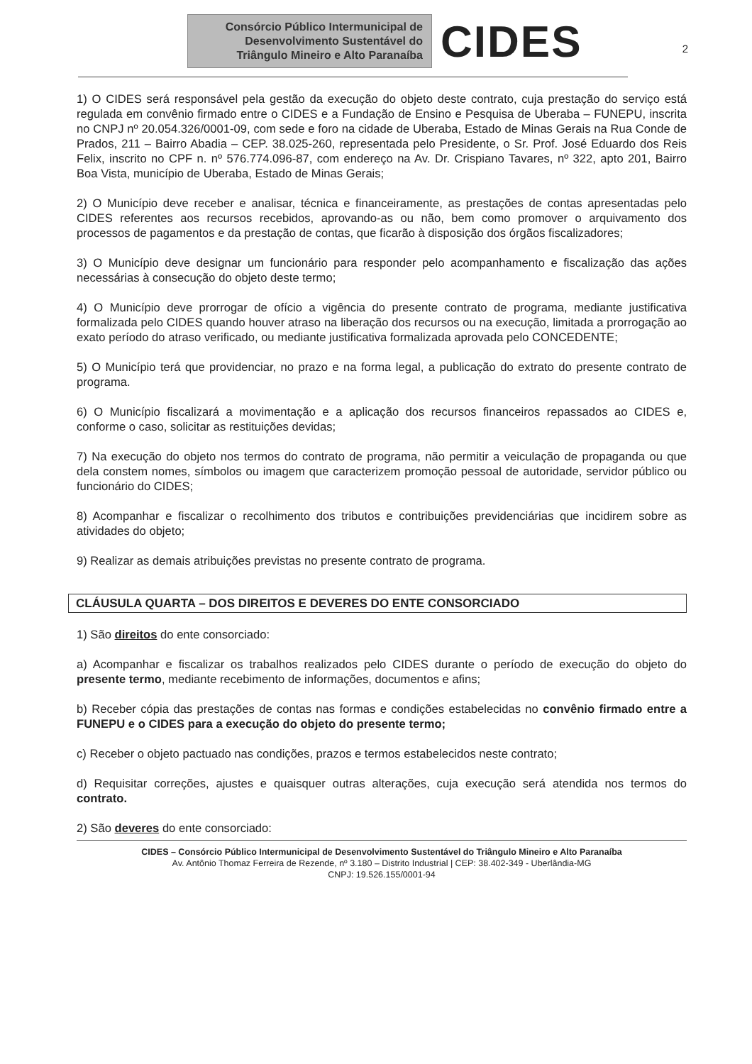Consórcio Público Intermunicipal de
Desenvolvimento Sustentável do
Triângulo Mineiro e Alto Paranaíba
CIDES
2
1) O CIDES será responsável pela gestão da execução do objeto deste contrato, cuja prestação do serviço está regulada em convênio firmado entre o CIDES e a Fundação de Ensino e Pesquisa de Uberaba – FUNEPU, inscrita no CNPJ nº 20.054.326/0001-09, com sede e foro na cidade de Uberaba, Estado de Minas Gerais na Rua Conde de Prados, 211 – Bairro Abadia – CEP. 38.025-260, representada pelo Presidente, o Sr. Prof. José Eduardo dos Reis Felix, inscrito no CPF n. nº 576.774.096-87, com endereço na Av. Dr. Crispiano Tavares, nº 322, apto 201, Bairro Boa Vista, município de Uberaba, Estado de Minas Gerais;
2) O Município deve receber e analisar, técnica e financeiramente, as prestações de contas apresentadas pelo CIDES referentes aos recursos recebidos, aprovando-as ou não, bem como promover o arquivamento dos processos de pagamentos e da prestação de contas, que ficarão à disposição dos órgãos fiscalizadores;
3) O Município deve designar um funcionário para responder pelo acompanhamento e fiscalização das ações necessárias à consecução do objeto deste termo;
4) O Município deve prorrogar de ofício a vigência do presente contrato de programa, mediante justificativa formalizada pelo CIDES quando houver atraso na liberação dos recursos ou na execução, limitada a prorrogação ao exato período do atraso verificado, ou mediante justificativa formalizada aprovada pelo CONCEDENTE;
5) O Município terá que providenciar, no prazo e na forma legal, a publicação do extrato do presente contrato de programa.
6) O Município fiscalizará a movimentação e a aplicação dos recursos financeiros repassados ao CIDES e, conforme o caso, solicitar as restituições devidas;
7) Na execução do objeto nos termos do contrato de programa, não permitir a veiculação de propaganda ou que dela constem nomes, símbolos ou imagem que caracterizem promoção pessoal de autoridade, servidor público ou funcionário do CIDES;
8) Acompanhar e fiscalizar o recolhimento dos tributos e contribuições previdenciárias que incidirem sobre as atividades do objeto;
9) Realizar as demais atribuições previstas no presente contrato de programa.
CLÁUSULA QUARTA – DOS DIREITOS E DEVERES DO ENTE CONSORCIADO
1) São direitos do ente consorciado:
a) Acompanhar e fiscalizar os trabalhos realizados pelo CIDES durante o período de execução do objeto do presente termo, mediante recebimento de informações, documentos e afins;
b) Receber cópia das prestações de contas nas formas e condições estabelecidas no convênio firmado entre a FUNEPU e o CIDES para a execução do objeto do presente termo;
c) Receber o objeto pactuado nas condições, prazos e termos estabelecidos neste contrato;
d) Requisitar correções, ajustes e quaisquer outras alterações, cuja execução será atendida nos termos do contrato.
2) São deveres do ente consorciado:
CIDES – Consórcio Público Intermunicipal de Desenvolvimento Sustentável do Triângulo Mineiro e Alto Paranaíba
Av. Antônio Thomaz Ferreira de Rezende, nº 3.180 – Distrito Industrial | CEP: 38.402-349 - Uberlândia-MG
CNPJ: 19.526.155/0001-94